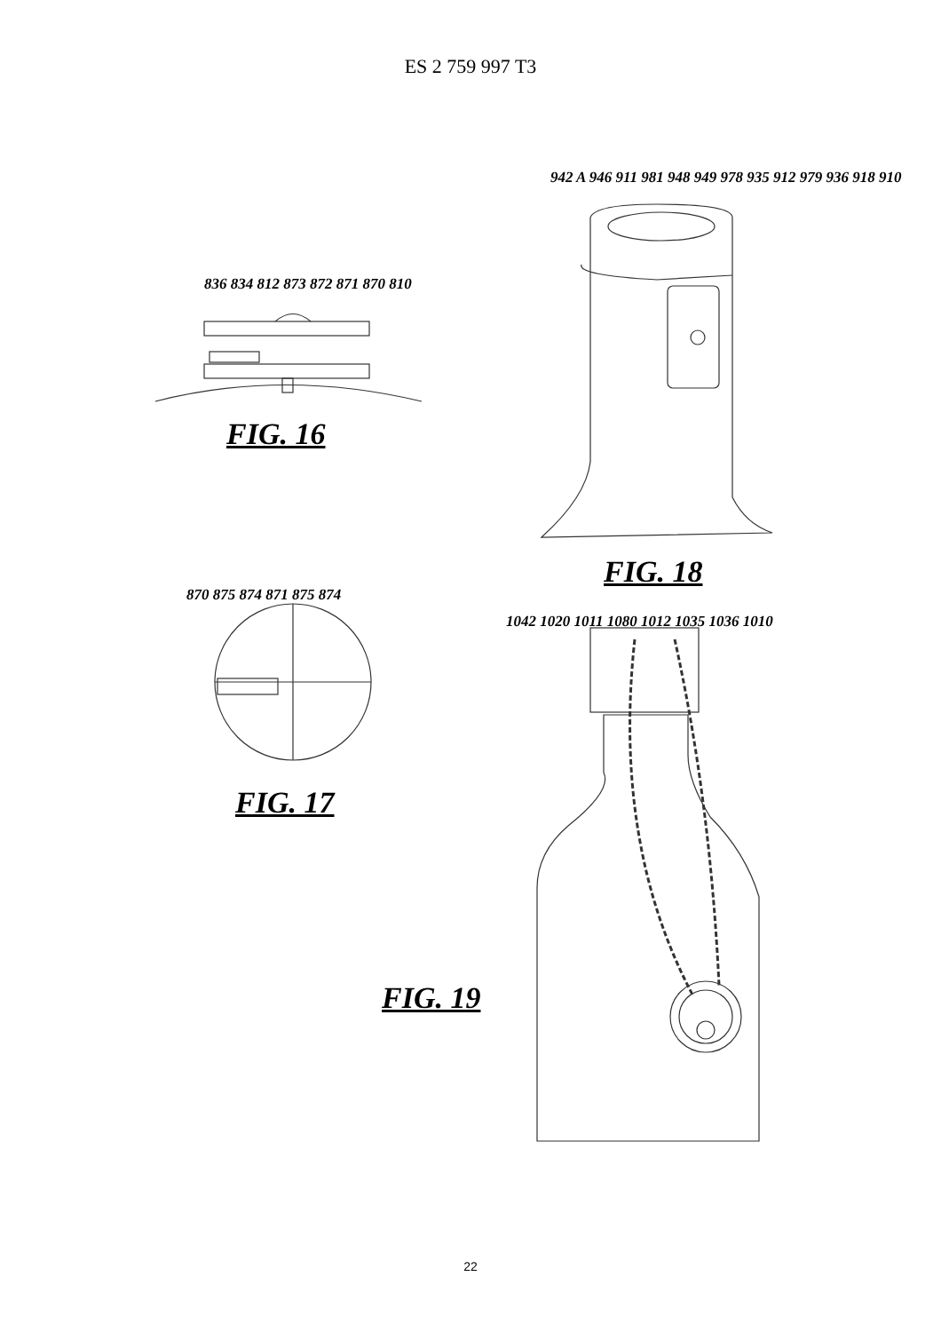ES 2 759 997 T3
836 834 812 873 872 871 870 810
FIG. 16
942 A 946 911 981 948 949 978 935 912 979 936 918 910
FIG. 18
870 875 874 871 875 874
FIG. 17
1042 1020 1011 1080 1012 1035 1036 1010
FIG. 19
22